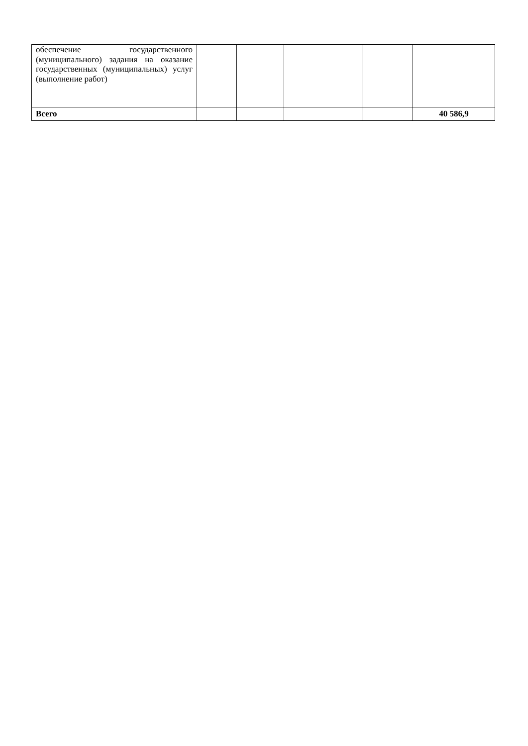| обеспечение государственного (муниципального) задания на оказание государственных (муниципальных) услуг (выполнение работ) | | | | | |
| Всего | | | | | 40 586,9 |